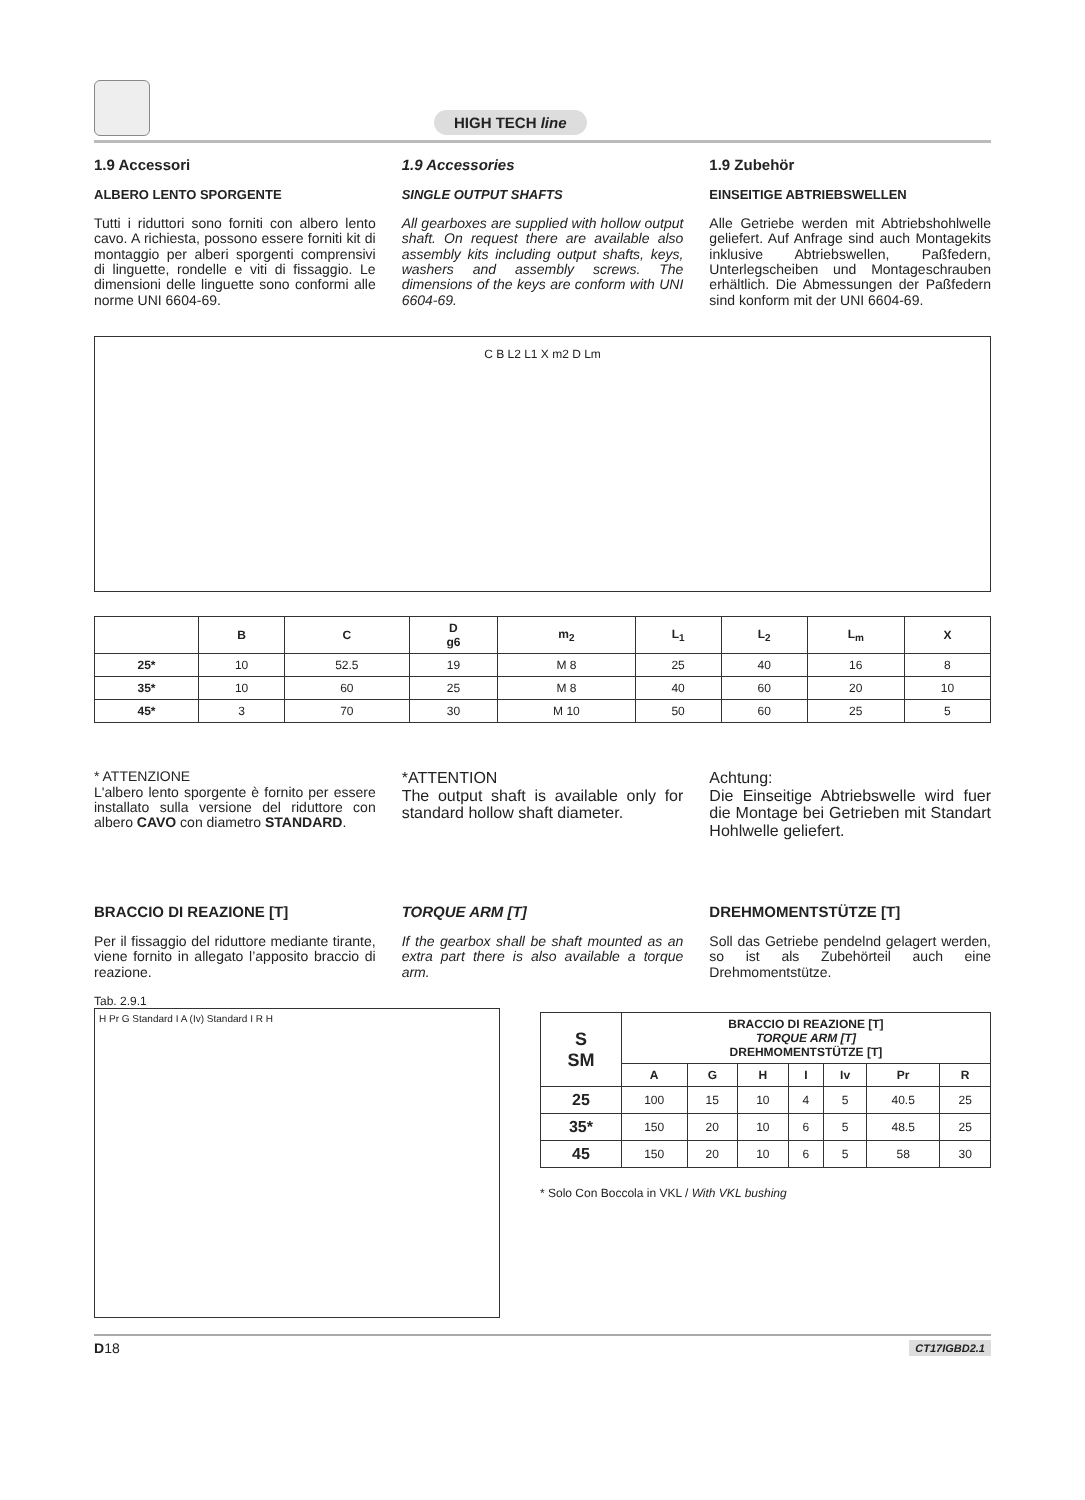HIGH TECH line
1.9 Accessori
ALBERO LENTO SPORGENTE
Tutti i riduttori sono forniti con albero lento cavo. A richiesta, possono essere forniti kit di montaggio per alberi sporgenti comprensivi di linguette, rondelle e viti di fissaggio. Le dimensioni delle linguette sono conformi alle norme UNI 6604-69.
1.9 Accessories
SINGLE OUTPUT SHAFTS
All gearboxes are supplied with hollow output shaft. On request there are available also assembly kits including output shafts, keys, washers and assembly screws. The dimensions of the keys are conform with UNI 6604-69.
1.9 Zubehör
EINSEITIGE ABTRIEBSWELLEN
Alle Getriebe werden mit Abtriebshohlwelle geliefert. Auf Anfrage sind auch Montagekits inklusive Abtriebswellen, Paßfedern, Unterlegscheiben und Montageschrauben erhältlich. Die Abmessungen der Paßfedern sind konform mit der UNI 6604-69.
C B L2 L1 X m2 D Lm
| | B | C | D g6 | m<sub>2</sub> | L<sub>1</sub> | L<sub>2</sub> | L<sub>m</sub> | X |
| --- | --- | --- | --- | --- | --- | --- | --- | --- |
| 25* | 10 | 52.5 | 19 | M 8 | 25 | 40 | 16 | 8 |
| 35* | 10 | 60 | 25 | M 8 | 40 | 60 | 20 | 10 |
| 45* | 3 | 70 | 30 | M 10 | 50 | 60 | 25 | 5 |
* ATTENZIONE
L'albero lento sporgente è fornito per essere installato sulla versione del riduttore con albero CAVO con diametro STANDARD.
*ATTENTION
The output shaft is available only for standard hollow shaft diameter.
Achtung:
Die Einseitige Abtriebswelle wird fuer die Montage bei Getrieben mit Standart Hohlwelle geliefert.
BRACCIO DI REAZIONE [T]
Per il fissaggio del riduttore mediante tirante, viene fornito in allegato l’apposito braccio di reazione.
TORQUE ARM [T]
If the gearbox shall be shaft mounted as an extra part there is also available a torque arm.
DREHMOMENTSTÜTZE [T]
Soll das Getriebe pendelnd gelagert werden, so ist als Zubehörteil auch eine Drehmomentstütze.
Tab. 2.9.1
H Pr G Standard I A (Iv) Standard I R H
| S SM | BRACCIO DI REAZIONE [T] TORQUE ARM [T] DREHMOMENTSTÜTZE [T] | | | | | | |
| --- | --- | --- | --- | --- | --- | --- | --- |
| | A | G | H | I | Iv | Pr | R |
| 25 | 100 | 15 | 10 | 4 | 5 | 40.5 | 25 |
| 35* | 150 | 20 | 10 | 6 | 5 | 48.5 | 25 |
| 45 | 150 | 20 | 10 | 6 | 5 | 58 | 30 |
* Solo Con Boccola in VKL / With VKL bushing
D18 CT17IGBD2.1